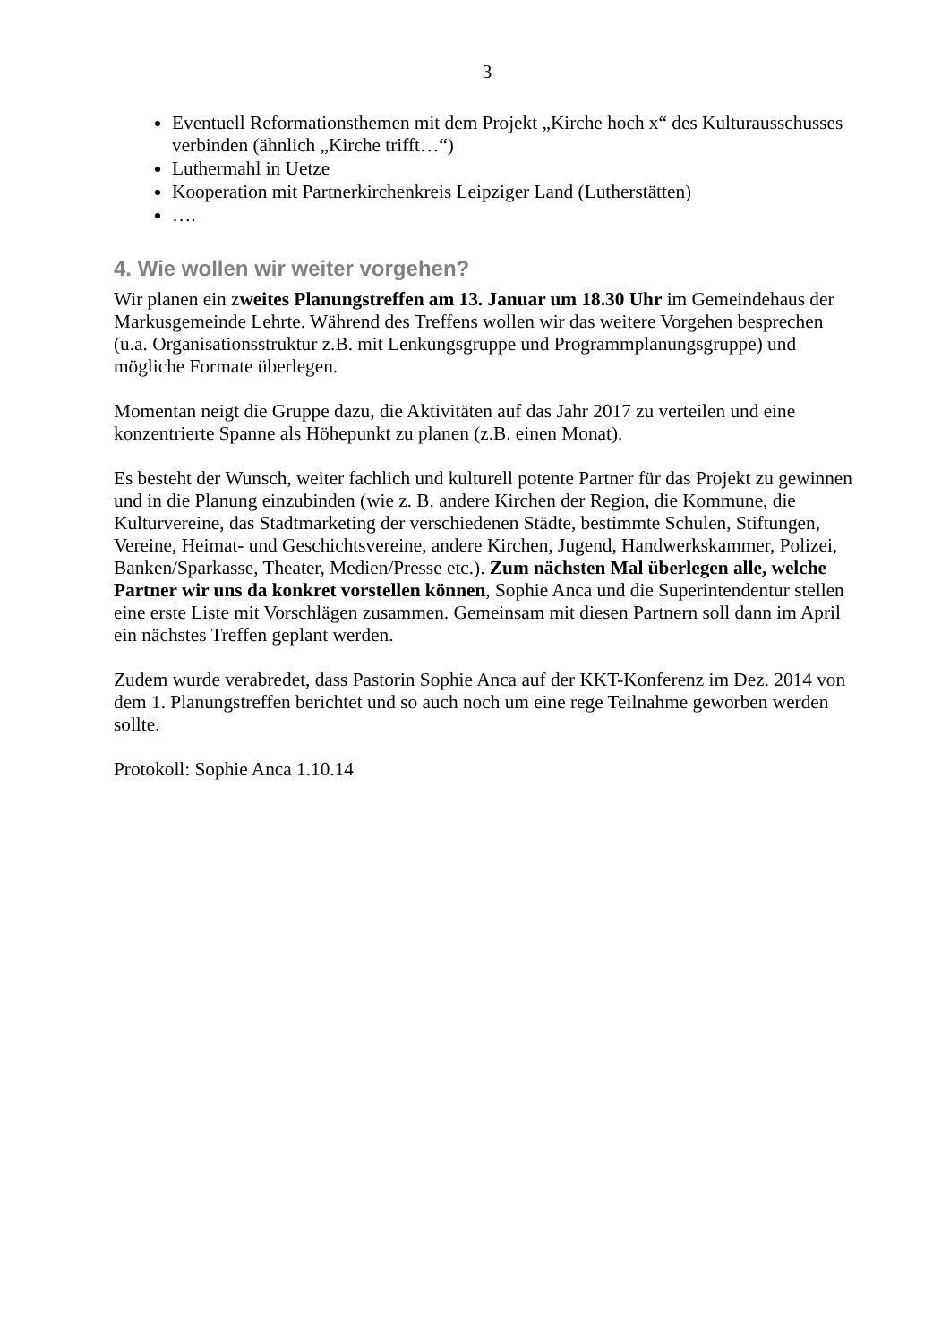3
Eventuell Reformationsthemen mit dem Projekt „Kirche hoch x“ des Kulturausschusses verbinden (ähnlich „Kirche trifft…“)
Luthermahl in Uetze
Kooperation mit Partnerkirchenkreis Leipziger Land (Lutherstätten)
….
4. Wie wollen wir weiter vorgehen?
Wir planen ein zweites Planungstreffen am 13. Januar um 18.30 Uhr im Gemeindehaus der Markusgemeinde Lehrte. Während des Treffens wollen wir das weitere Vorgehen besprechen (u.a. Organisationsstruktur z.B. mit Lenkungsgruppe und Programmplanungsgruppe) und mögliche Formate überlegen.
Momentan neigt die Gruppe dazu, die Aktivitäten auf das Jahr 2017 zu verteilen und eine konzentrierte Spanne als Höhepunkt zu planen (z.B. einen Monat).
Es besteht der Wunsch, weiter fachlich und kulturell potente Partner für das Projekt zu gewinnen und in die Planung einzubinden (wie z. B. andere Kirchen der Region, die Kommune, die Kulturvereine, das Stadtmarketing der verschiedenen Städte, bestimmte Schulen, Stiftungen, Vereine, Heimat- und Geschichtsvereine, andere Kirchen, Jugend, Handwerkskammer, Polizei, Banken/Sparkasse, Theater, Medien/Presse etc.). Zum nächsten Mal überlegen alle, welche Partner wir uns da konkret vorstellen können, Sophie Anca und die Superintendentur stellen eine erste Liste mit Vorschlägen zusammen. Gemeinsam mit diesen Partnern soll dann im April ein nächstes Treffen geplant werden.
Zudem wurde verabredet, dass Pastorin Sophie Anca auf der KKT-Konferenz im Dez. 2014 von dem 1. Planungstreffen berichtet und so auch noch um eine rege Teilnahme geworben werden sollte.
Protokoll: Sophie Anca 1.10.14